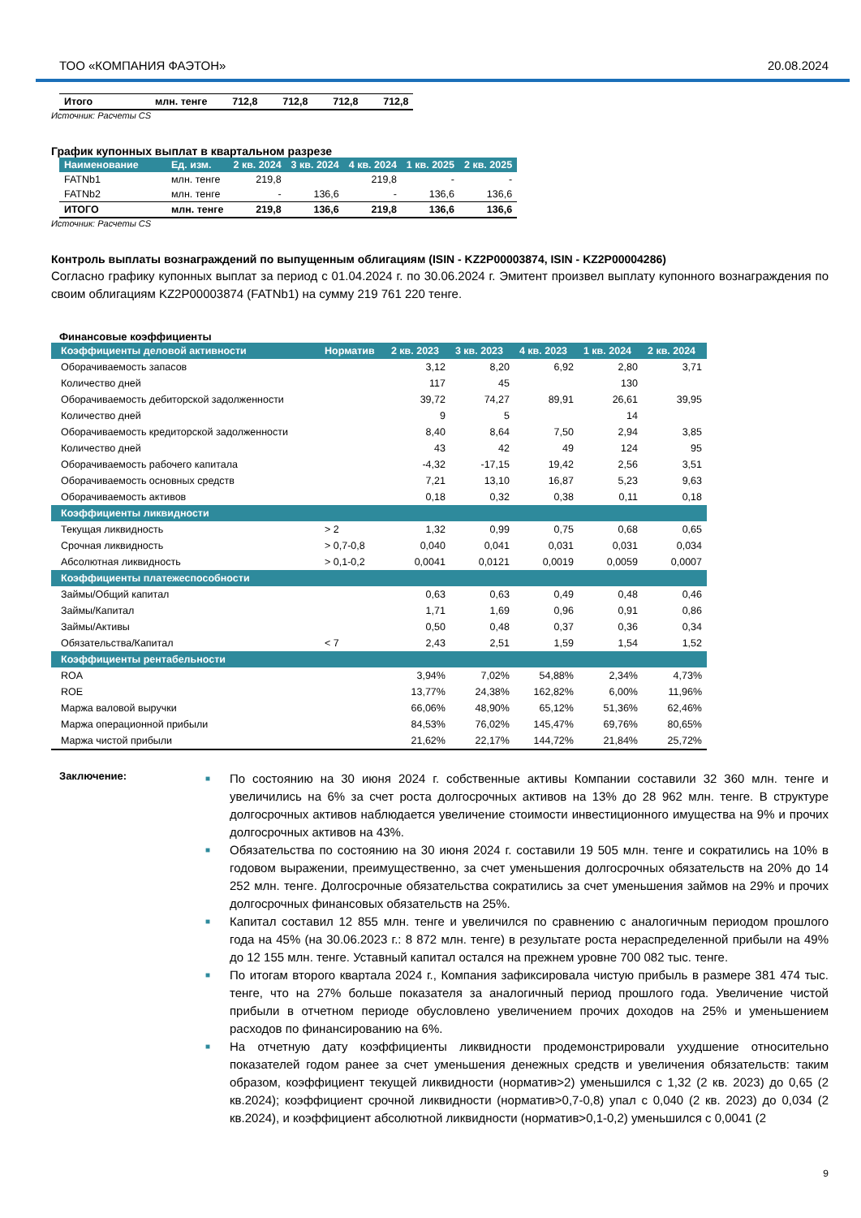ТОО «КОМПАНИЯ ФАЭТОН» 20.08.2024
| Итого | млн. тенге | 712,8 | 712,8 | 712,8 | 712,8 |
Источник: Расчеты CS
График купонных выплат в квартальном разрезе
| Наименование | Ед. изм. | 2 кв. 2024 | 3 кв. 2024 | 4 кв. 2024 | 1 кв. 2025 | 2 кв. 2025 |
| --- | --- | --- | --- | --- | --- | --- |
| FATNb1 | млн. тенге | 219,8 | | 219,8 | - | - |
| FATNb2 | млн. тенге | - | 136,6 | - | 136,6 | 136,6 |
| ИТОГО | млн. тенге | 219,8 | 136,6 | 219,8 | 136,6 | 136,6 |
Источник: Расчеты CS
Контроль выплаты вознаграждений по выпущенным облигациям (ISIN - KZ2P00003874, ISIN - KZ2P00004286)
Согласно графику купонных выплат за период с 01.04.2024 г. по 30.06.2024 г. Эмитент произвел выплату купонного вознаграждения по своим облигациям KZ2P00003874 (FATNb1) на сумму 219 761 220 тенге.
Финансовые коэффициенты
| Коэффициенты деловой активности | Норматив | 2 кв. 2023 | 3 кв. 2023 | 4 кв. 2023 | 1 кв. 2024 | 2 кв. 2024 |
| Оборачиваемость запасов | | 3,12 | 8,20 | 6,92 | 2,80 | 3,71 |
| Количество дней | | 117 | 45 | | 130 | |
| Оборачиваемость дебиторской задолженности | | 39,72 | 74,27 | 89,91 | 26,61 | 39,95 |
| Количество дней | | 9 | 5 | | 14 | |
| Оборачиваемость кредиторской задолженности | | 8,40 | 8,64 | 7,50 | 2,94 | 3,85 |
| Количество дней | | 43 | 42 | 49 | 124 | 95 |
| Оборачиваемость рабочего капитала | | -4,32 | -17,15 | 19,42 | 2,56 | 3,51 |
| Оборачиваемость основных средств | | 7,21 | 13,10 | 16,87 | 5,23 | 9,63 |
| Оборачиваемость активов | | 0,18 | 0,32 | 0,38 | 0,11 | 0,18 |
| Коэффициенты ликвидности | | | | | | |
| Текущая ликвидность | > 2 | 1,32 | 0,99 | 0,75 | 0,68 | 0,65 |
| Срочная ликвидность | > 0,7-0,8 | 0,040 | 0,041 | 0,031 | 0,031 | 0,034 |
| Абсолютная ликвидность | > 0,1-0,2 | 0,0041 | 0,0121 | 0,0019 | 0,0059 | 0,0007 |
| Коэффициенты платежеспособности | | | | | | |
| Займы/Общий капитал | | 0,63 | 0,63 | 0,49 | 0,48 | 0,46 |
| Займы/Капитал | | 1,71 | 1,69 | 0,96 | 0,91 | 0,86 |
| Займы/Активы | | 0,50 | 0,48 | 0,37 | 0,36 | 0,34 |
| Обязательства/Капитал | < 7 | 2,43 | 2,51 | 1,59 | 1,54 | 1,52 |
| Коэффициенты рентабельности | | | | | | |
| ROA | | 3,94% | 7,02% | 54,88% | 2,34% | 4,73% |
| ROE | | 13,77% | 24,38% | 162,82% | 6,00% | 11,96% |
| Маржа валовой выручки | | 66,06% | 48,90% | 65,12% | 51,36% | 62,46% |
| Маржа операционной прибыли | | 84,53% | 76,02% | 145,47% | 69,76% | 80,65% |
| Маржа чистой прибыли | | 21,62% | 22,17% | 144,72% | 21,84% | 25,72% |
Заключение:
■ По состоянию на 30 июня 2024 г. собственные активы Компании составили 32 360 млн. тенге и увеличились на 6% за счет роста долгосрочных активов на 13% до 28 962 млн. тенге. В структуре долгосрочных активов наблюдается увеличение стоимости инвестиционного имущества на 9% и прочих долгосрочных активов на 43%.
■ Обязательства по состоянию на 30 июня 2024 г. составили 19 505 млн. тенге и сократились на 10% в годовом выражении, преимущественно, за счет уменьшения долгосрочных обязательств на 20% до 14 252 млн. тенге. Долгосрочные обязательства сократились за счет уменьшения займов на 29% и прочих долгосрочных финансовых обязательств на 25%.
■ Капитал составил 12 855 млн. тенге и увеличился по сравнению с аналогичным периодом прошлого года на 45% (на 30.06.2023 г.: 8 872 млн. тенге) в результате роста нераспределенной прибыли на 49% до 12 155 млн. тенге. Уставный капитал остался на прежнем уровне 700 082 тыс. тенге.
■ По итогам второго квартала 2024 г., Компания зафиксировала чистую прибыль в размере 381 474 тыс. тенге, что на 27% больше показателя за аналогичный период прошлого года. Увеличение чистой прибыли в отчетном периоде обусловлено увеличением прочих доходов на 25% и уменьшением расходов по финансированию на 6%.
■ На отчетную дату коэффициенты ликвидности продемонстрировали ухудшение относительно показателей годом ранее за счет уменьшения денежных средств и увеличения обязательств: таким образом, коэффициент текущей ликвидности (норматив>2) уменьшился с 1,32 (2 кв. 2023) до 0,65 (2 кв.2024); коэффициент срочной ликвидности (норматив>0,7-0,8) упал с 0,040 (2 кв. 2023) до 0,034 (2 кв.2024), и коэффициент абсолютной ликвидности (норматив>0,1-0,2) уменьшился с 0,0041 (2
9